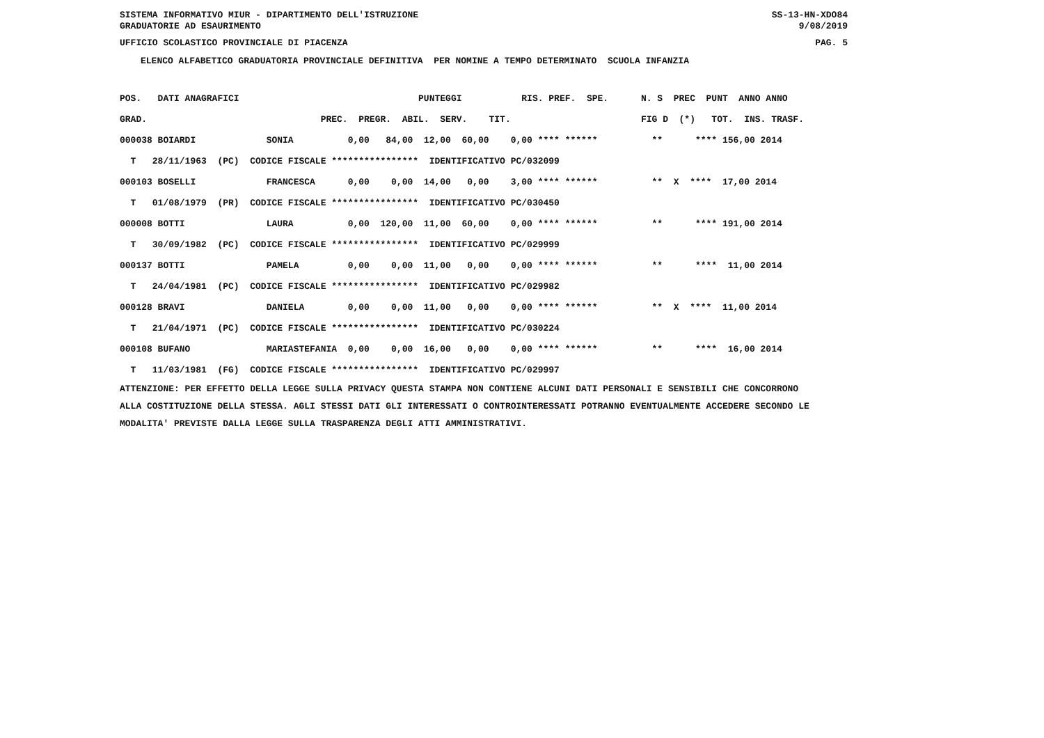SISTEMA INFORMATIVO MIUR - DIPARTIMENTO DELL'ISTRUZIONE SS-13-HN-XDO84
GRADUATORIE AD ESAURIMENTO 9/08/2019
UFFICIO SCOLASTICO PROVINCIALE DI PIACENZA PAG. 5
ELENCO ALFABETICO GRADUATORIA PROVINCIALE DEFINITIVA PER NOMINE A TEMPO DETERMINATO SCUOLA INFANZIA
| POS. DATI ANAGRAFICI PUNTEGGI RIS. PREF. SPE. N. S PREC PUNT ANNO ANNO |
| GRAD. PREC. PREGR. ABIL. SERV. TIT. FIG D (*) TOT. INS. TRASF. |
| 000038 BOIARDI SONIA 0,00 84,00 12,00 60,00 0,00 **** ****** ** **** 156,00 2014 |
| T 28/11/1963 (PC) CODICE FISCALE **************** IDENTIFICATIVO PC/032099 |
| 000103 BOSELLI FRANCESCA 0,00 0,00 14,00 0,00 3,00 **** ****** ** X **** 17,00 2014 |
| T 01/08/1979 (PR) CODICE FISCALE **************** IDENTIFICATIVO PC/030450 |
| 000008 BOTTI LAURA 0,00 120,00 11,00 60,00 0,00 **** ****** ** **** 191,00 2014 |
| T 30/09/1982 (PC) CODICE FISCALE **************** IDENTIFICATIVO PC/029999 |
| 000137 BOTTI PAMELA 0,00 0,00 11,00 0,00 0,00 **** ****** ** **** 11,00 2014 |
| T 24/04/1981 (PC) CODICE FISCALE **************** IDENTIFICATIVO PC/029982 |
| 000128 BRAVI DANIELA 0,00 0,00 11,00 0,00 0,00 **** ****** ** X **** 11,00 2014 |
| T 21/04/1971 (PC) CODICE FISCALE **************** IDENTIFICATIVO PC/030224 |
| 000108 BUFANO MARIASTEFANIA 0,00 0,00 16,00 0,00 0,00 **** ****** ** **** 16,00 2014 |
| T 11/03/1981 (FG) CODICE FISCALE **************** IDENTIFICATIVO PC/029997 |
ATTENZIONE: PER EFFETTO DELLA LEGGE SULLA PRIVACY QUESTA STAMPA NON CONTIENE ALCUNI DATI PERSONALI E SENSIBILI CHE CONCORRONO ALLA COSTITUZIONE DELLA STESSA. AGLI STESSI DATI GLI INTERESSATI O CONTROINTERESSATI POTRANNO EVENTUALMENTE ACCEDERE SECONDO LE MODALITA' PREVISTE DALLA LEGGE SULLA TRASPARENZA DEGLI ATTI AMMINISTRATIVI.